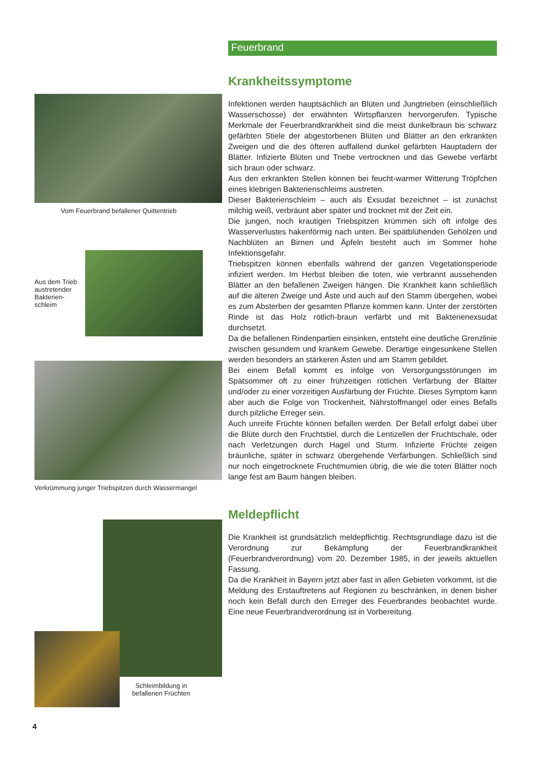Vom Feuerbrand befallener Quittentrieb
Aus dem Trieb austretender Bakterien-schleim
Verkrümmung junger Triebspitzen durch Wassermangel
Schleimbildung in befallenen Früchten
Feuerbrand
Krankheitssymptome
Infektionen werden hauptsächlich an Blüten und Jungtrieben (einschließlich Wasserschosse) der erwähnten Wirtspflanzen hervorgerufen. Typische Merkmale der Feuerbrandkrankheit sind die meist dunkelbraun bis schwarz gefärbten Stiele der abgestorbenen Blüten und Blätter an den erkrankten Zweigen und die des öfteren auffallend dunkel gefärbten Hauptadern der Blätter. Infizierte Blüten und Triebe vertrocknen und das Gewebe verfärbt sich braun oder schwarz.
Aus den erkrankten Stellen können bei feucht-warmer Witterung Tröpfchen eines klebrigen Bakterienschleims austreten.
Dieser Bakterienschleim – auch als Exsudat bezeichnet – ist zunächst milchig weiß, verbräunt aber später und trocknet mit der Zeit ein.
Die jungen, noch krautigen Triebspitzen krümmen sich oft infolge des Wasserverlustes hakenförmig nach unten. Bei spätblühenden Gehölzen und Nachblüten an Birnen und Äpfeln besteht auch im Sommer hohe Infektionsgefahr.
Triebspitzen können ebenfalls während der ganzen Vegetationsperiode infiziert werden. Im Herbst bleiben die toten, wie verbrannt aussehenden Blätter an den befallenen Zweigen hängen. Die Krankheit kann schließlich auf die älteren Zweige und Äste und auch auf den Stamm übergehen, wobei es zum Absterben der gesamten Pflanze kommen kann. Unter der zerstörten Rinde ist das Holz rötlich-braun verfärbt und mit Bakterienexsudat durchsetzt.
Da die befallenen Rindenpartien einsinken, entsteht eine deutliche Grenzlinie zwischen gesundem und krankem Gewebe. Derartige eingesunkene Stellen werden besonders an stärkeren Ästen und am Stamm gebildet.
Bei einem Befall kommt es infolge von Versorgungsstörungen im Spätsommer oft zu einer frühzeitigen rötlichen Verfärbung der Blätter und/oder zu einer vorzeitigen Ausfärbung der Früchte. Dieses Symptom kann aber auch die Folge von Trockenheit, Nährstoffmangel oder eines Befalls durch pilzliche Erreger sein.
Auch unreife Früchte können befallen werden. Der Befall erfolgt dabei über die Blüte durch den Fruchtstiel, durch die Lentizellen der Fruchtschale, oder nach Verletzungen durch Hagel und Sturm. Infizierte Früchte zeigen bräunliche, später in schwarz übergehende Verfärbungen. Schließlich sind nur noch eingetrocknete Fruchtmumien übrig, die wie die toten Blätter noch lange fest am Baum hängen bleiben.
Meldepflicht
Die Krankheit ist grundsätzlich meldepflichtig. Rechtsgrundlage dazu ist die Verordnung zur Bekämpfung der Feuerbrandkrankheit (Feuerbrandverordnung) vom 20. Dezember 1985, in der jeweils aktuellen Fassung.
Da die Krankheit in Bayern jetzt aber fast in allen Gebieten vorkommt, ist die Meldung des Erstauftretens auf Regionen zu beschränken, in denen bisher noch kein Befall durch den Erreger des Feuerbrandes beobachtet wurde. Eine neue Feuerbrandverordnung ist in Vorbereitung.
4